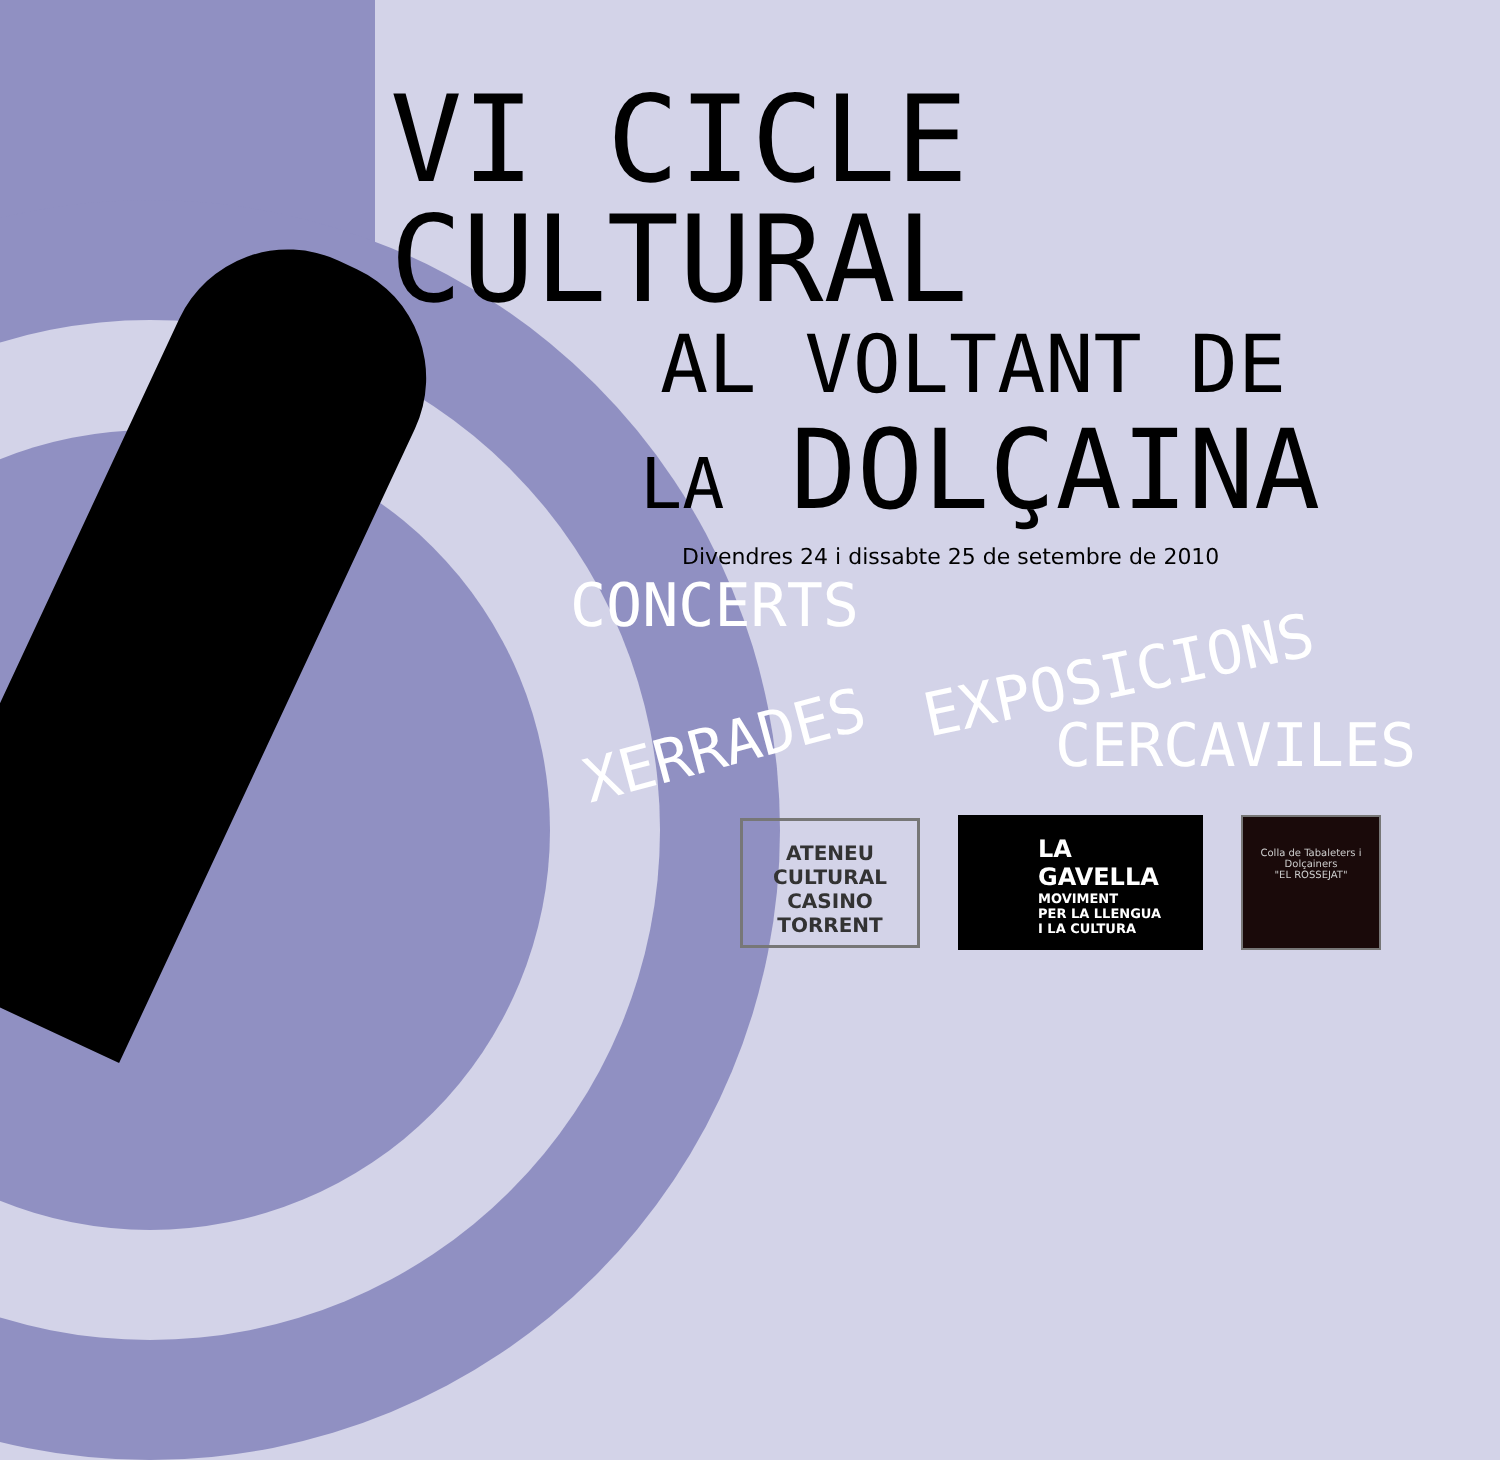VI CICLE CULTURAL
AL VOLTANT DE
LA DOLÇAINA
Divendres 24 i dissabte 25 de setembre de 2010
CONCERTS
XERRADES
EXPOSICIONS
CERCAVILES
ATENEU
CULTURAL
CASINO
TORRENT
LA GAVELLA
MOVIMENT
PER LA LLENGUA
I LA CULTURA
Colla de Tabaleters i Dolçainers
"EL ROSSEJAT"